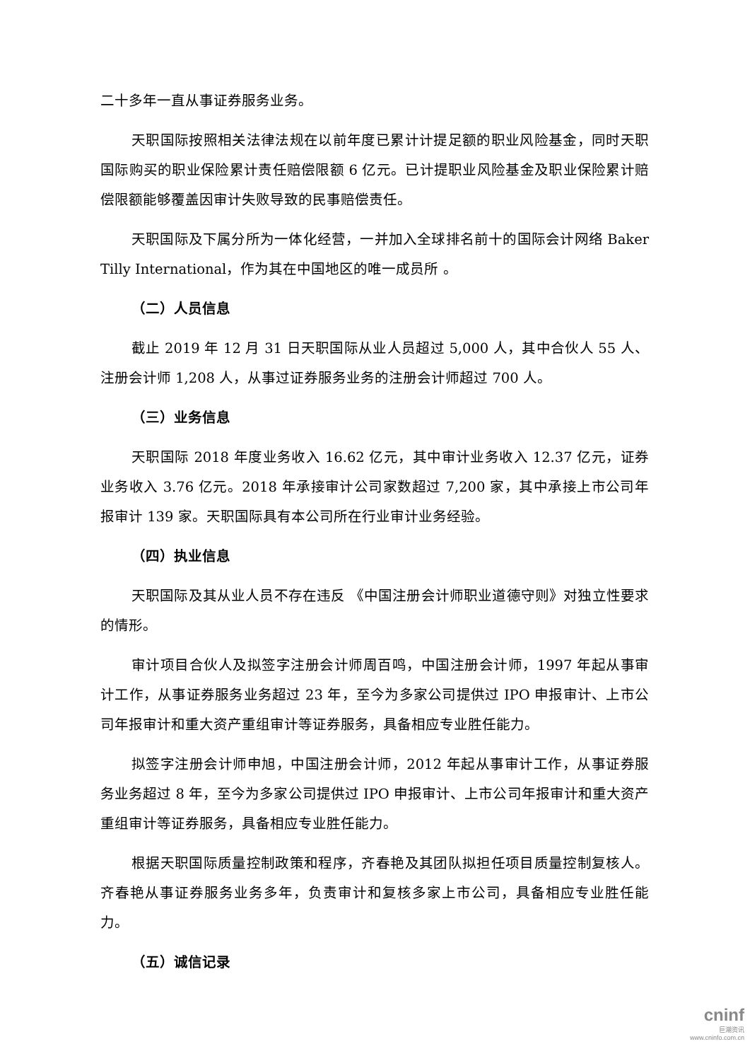二十多年一直从事证券服务业务。
天职国际按照相关法律法规在以前年度已累计计提足额的职业风险基金，同时天职国际购买的职业保险累计责任赔偿限额 6 亿元。已计提职业风险基金及职业保险累计赔偿限额能够覆盖因审计失败导致的民事赔偿责任。
天职国际及下属分所为一体化经营，一并加入全球排名前十的国际会计网络 Baker Tilly International，作为其在中国地区的唯一成员所 。
（二）人员信息
截止 2019 年 12 月 31 日天职国际从业人员超过 5,000 人，其中合伙人 55 人、注册会计师 1,208 人，从事过证券服务业务的注册会计师超过 700 人。
（三）业务信息
天职国际 2018 年度业务收入 16.62 亿元，其中审计业务收入 12.37 亿元，证券业务收入 3.76 亿元。2018 年承接审计公司家数超过 7,200 家，其中承接上市公司年报审计 139 家。天职国际具有本公司所在行业审计业务经验。
（四）执业信息
天职国际及其从业人员不存在违反 《中国注册会计师职业道德守则》对独立性要求的情形。
审计项目合伙人及拟签字注册会计师周百鸣，中国注册会计师，1997 年起从事审计工作，从事证券服务业务超过 23 年，至今为多家公司提供过 IPO 申报审计、上市公司年报审计和重大资产重组审计等证券服务，具备相应专业胜任能力。
拟签字注册会计师申旭，中国注册会计师，2012 年起从事审计工作，从事证券服务业务超过 8 年，至今为多家公司提供过 IPO 申报审计、上市公司年报审计和重大资产重组审计等证券服务，具备相应专业胜任能力。
根据天职国际质量控制政策和程序，齐春艳及其团队拟担任项目质量控制复核人。齐春艳从事证券服务业务多年，负责审计和复核多家上市公司，具备相应专业胜任能力。
（五）诚信记录
cninf
巨潮资讯
www.cninfo.com.cn